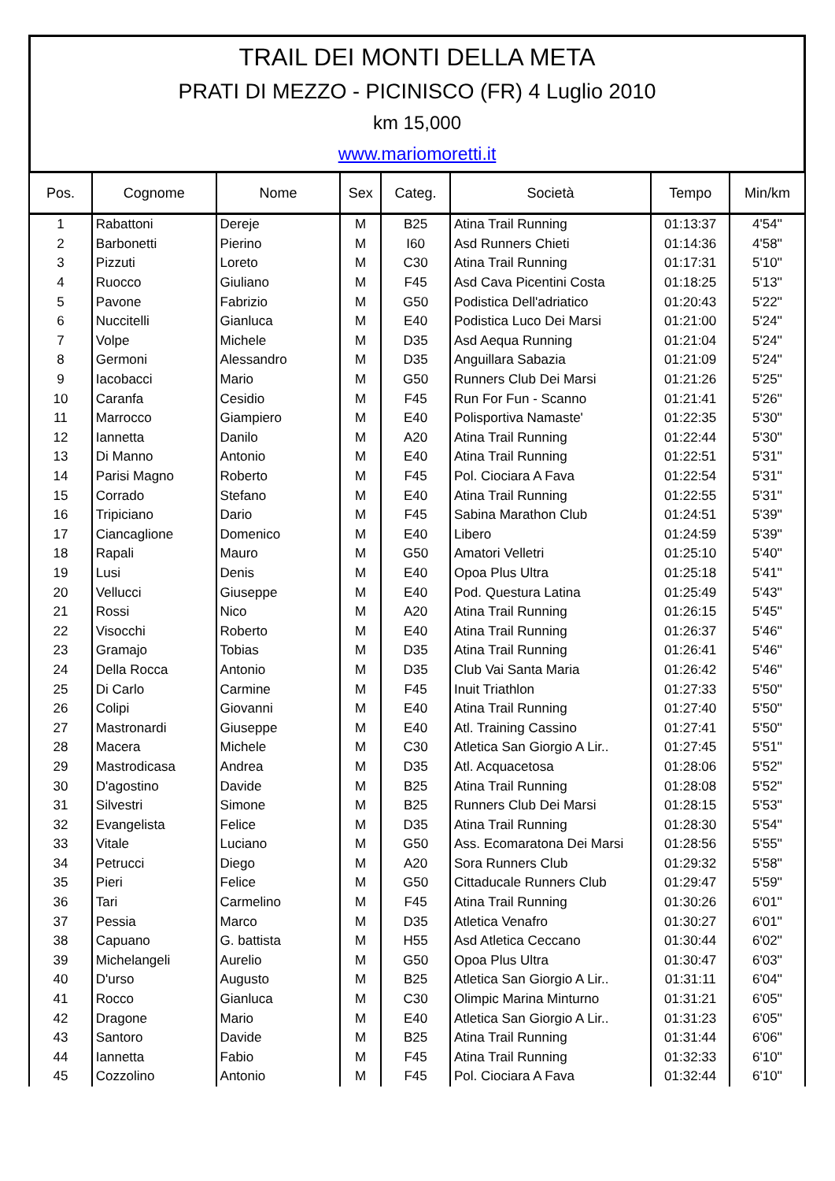TRAIL DEI MONTI DELLA META
PRATI DI MEZZO - PICINISCO (FR) 4 Luglio 2010
km 15,000
www.mariomoretti.it
| Pos. | Cognome | Nome | Sex | Categ. | Società | Tempo | Min/km |
| --- | --- | --- | --- | --- | --- | --- | --- |
| 1 | Rabattoni | Dereje | M | B25 | Atina Trail Running | 01:13:37 | 4'54'' |
| 2 | Barbonetti | Pierino | M | I60 | Asd Runners Chieti | 01:14:36 | 4'58'' |
| 3 | Pizzuti | Loreto | M | C30 | Atina Trail Running | 01:17:31 | 5'10'' |
| 4 | Ruocco | Giuliano | M | F45 | Asd Cava Picentini Costa | 01:18:25 | 5'13'' |
| 5 | Pavone | Fabrizio | M | G50 | Podistica Dell'adriatico | 01:20:43 | 5'22'' |
| 6 | Nuccitelli | Gianluca | M | E40 | Podistica Luco Dei Marsi | 01:21:00 | 5'24'' |
| 7 | Volpe | Michele | M | D35 | Asd Aequa Running | 01:21:04 | 5'24'' |
| 8 | Germoni | Alessandro | M | D35 | Anguillara Sabazia | 01:21:09 | 5'24'' |
| 9 | Iacobacci | Mario | M | G50 | Runners Club Dei Marsi | 01:21:26 | 5'25'' |
| 10 | Caranfa | Cesidio | M | F45 | Run For Fun - Scanno | 01:21:41 | 5'26'' |
| 11 | Marrocco | Giampiero | M | E40 | Polisportiva Namaste' | 01:22:35 | 5'30'' |
| 12 | Iannetta | Danilo | M | A20 | Atina Trail Running | 01:22:44 | 5'30'' |
| 13 | Di Manno | Antonio | M | E40 | Atina Trail Running | 01:22:51 | 5'31'' |
| 14 | Parisi Magno | Roberto | M | F45 | Pol. Ciociara A Fava | 01:22:54 | 5'31'' |
| 15 | Corrado | Stefano | M | E40 | Atina Trail Running | 01:22:55 | 5'31'' |
| 16 | Tripiciano | Dario | M | F45 | Sabina Marathon Club | 01:24:51 | 5'39'' |
| 17 | Ciancaglione | Domenico | M | E40 | Libero | 01:24:59 | 5'39'' |
| 18 | Rapali | Mauro | M | G50 | Amatori Velletri | 01:25:10 | 5'40'' |
| 19 | Lusi | Denis | M | E40 | Opoa Plus Ultra | 01:25:18 | 5'41'' |
| 20 | Vellucci | Giuseppe | M | E40 | Pod. Questura Latina | 01:25:49 | 5'43'' |
| 21 | Rossi | Nico | M | A20 | Atina Trail Running | 01:26:15 | 5'45'' |
| 22 | Visocchi | Roberto | M | E40 | Atina Trail Running | 01:26:37 | 5'46'' |
| 23 | Gramajo | Tobias | M | D35 | Atina Trail Running | 01:26:41 | 5'46'' |
| 24 | Della Rocca | Antonio | M | D35 | Club Vai Santa Maria | 01:26:42 | 5'46'' |
| 25 | Di Carlo | Carmine | M | F45 | Inuit Triathlon | 01:27:33 | 5'50'' |
| 26 | Colipi | Giovanni | M | E40 | Atina Trail Running | 01:27:40 | 5'50'' |
| 27 | Mastronardi | Giuseppe | M | E40 | Atl. Training Cassino | 01:27:41 | 5'50'' |
| 28 | Macera | Michele | M | C30 | Atletica San Giorgio A Lir.. | 01:27:45 | 5'51'' |
| 29 | Mastrodicasa | Andrea | M | D35 | Atl. Acquacetosa | 01:28:06 | 5'52'' |
| 30 | D'agostino | Davide | M | B25 | Atina Trail Running | 01:28:08 | 5'52'' |
| 31 | Silvestri | Simone | M | B25 | Runners Club Dei Marsi | 01:28:15 | 5'53'' |
| 32 | Evangelista | Felice | M | D35 | Atina Trail Running | 01:28:30 | 5'54'' |
| 33 | Vitale | Luciano | M | G50 | Ass. Ecomaratona Dei Marsi | 01:28:56 | 5'55'' |
| 34 | Petrucci | Diego | M | A20 | Sora Runners Club | 01:29:32 | 5'58'' |
| 35 | Pieri | Felice | M | G50 | Cittaducale Runners Club | 01:29:47 | 5'59'' |
| 36 | Tari | Carmelino | M | F45 | Atina Trail Running | 01:30:26 | 6'01'' |
| 37 | Pessia | Marco | M | D35 | Atletica Venafro | 01:30:27 | 6'01'' |
| 38 | Capuano | G. battista | M | H55 | Asd Atletica Ceccano | 01:30:44 | 6'02'' |
| 39 | Michelangeli | Aurelio | M | G50 | Opoa Plus Ultra | 01:30:47 | 6'03'' |
| 40 | D'urso | Augusto | M | B25 | Atletica San Giorgio A Lir.. | 01:31:11 | 6'04'' |
| 41 | Rocco | Gianluca | M | C30 | Olimpic Marina Minturno | 01:31:21 | 6'05'' |
| 42 | Dragone | Mario | M | E40 | Atletica San Giorgio A Lir.. | 01:31:23 | 6'05'' |
| 43 | Santoro | Davide | M | B25 | Atina Trail Running | 01:31:44 | 6'06'' |
| 44 | Iannetta | Fabio | M | F45 | Atina Trail Running | 01:32:33 | 6'10'' |
| 45 | Cozzolino | Antonio | M | F45 | Pol. Ciociara A Fava | 01:32:44 | 6'10'' |